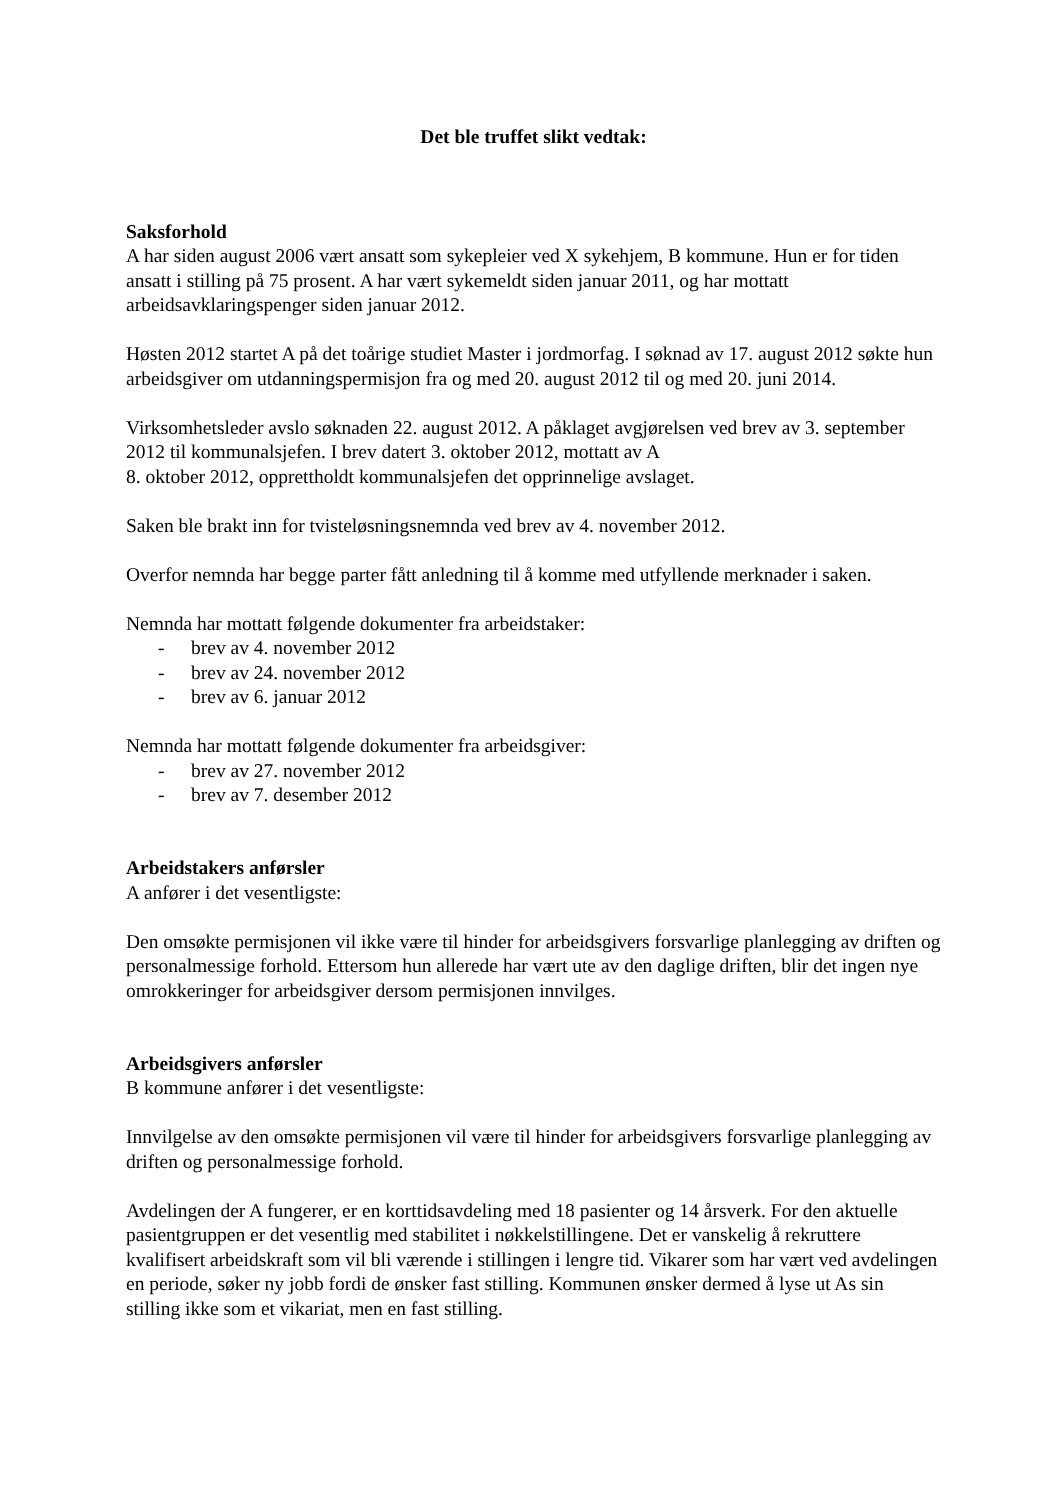Det ble truffet slikt vedtak:
Saksforhold
A har siden august 2006 vært ansatt som sykepleier ved X sykehjem, B kommune. Hun er for tiden ansatt i stilling på 75 prosent. A har vært sykemeldt siden januar 2011, og har mottatt arbeidsavklaringspenger siden januar 2012.
Høsten 2012 startet A på det toårige studiet Master i jordmorfag. I søknad av 17. august 2012 søkte hun arbeidsgiver om utdanningspermisjon fra og med 20. august 2012 til og med 20. juni 2014.
Virksomhetsleder avslo søknaden 22. august 2012. A påklaget avgjørelsen ved brev av 3. september 2012 til kommunalsjefen. I brev datert 3. oktober 2012, mottatt av A
8. oktober 2012, opprettholdt kommunalsjefen det opprinnelige avslaget.
Saken ble brakt inn for tvisteløsningsnemnda ved brev av 4. november 2012.
Overfor nemnda har begge parter fått anledning til å komme med utfyllende merknader i saken.
Nemnda har mottatt følgende dokumenter fra arbeidstaker:
- brev av 4. november 2012
- brev av 24. november 2012
- brev av 6. januar 2012
Nemnda har mottatt følgende dokumenter fra arbeidsgiver:
- brev av 27. november 2012
- brev av 7. desember 2012
Arbeidstakers anførsler
A anfører i det vesentligste:
Den omsøkte permisjonen vil ikke være til hinder for arbeidsgivers forsvarlige planlegging av driften og personalmessige forhold. Ettersom hun allerede har vært ute av den daglige driften, blir det ingen nye omrokkeringer for arbeidsgiver dersom permisjonen innvilges.
Arbeidsgivers anførsler
B kommune anfører i det vesentligste:
Innvilgelse av den omsøkte permisjonen vil være til hinder for arbeidsgivers forsvarlige planlegging av driften og personalmessige forhold.
Avdelingen der A fungerer, er en korttidsavdeling med 18 pasienter og 14 årsverk. For den aktuelle pasientgruppen er det vesentlig med stabilitet i nøkkelstillingene. Det er vanskelig å rekruttere kvalifisert arbeidskraft som vil bli værende i stillingen i lengre tid. Vikarer som har vært ved avdelingen en periode, søker ny jobb fordi de ønsker fast stilling. Kommunen ønsker dermed å lyse ut As sin stilling ikke som et vikariat, men en fast stilling.